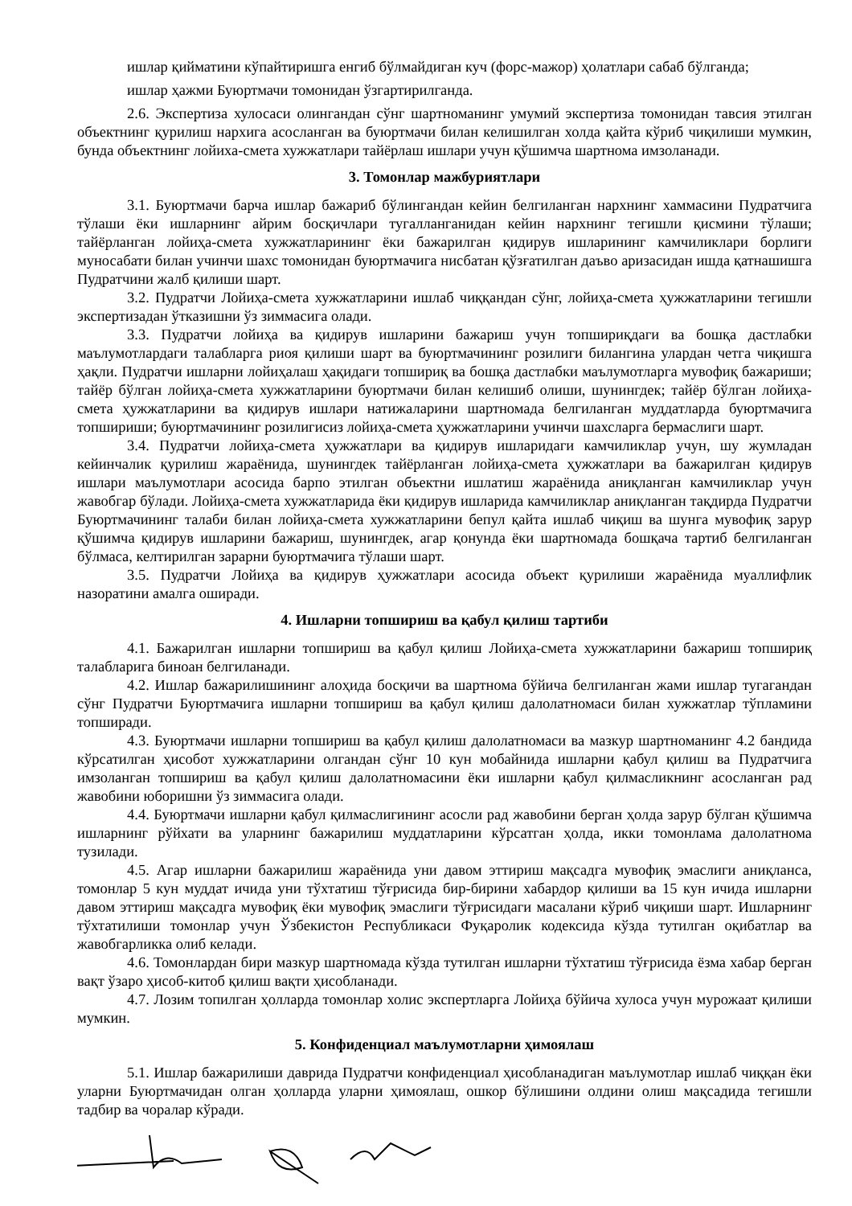ишлар қийматини кўпайтиришга енгиб бўлмайдиган куч (форс-мажор) ҳолатлари сабаб бўлганда;
ишлар ҳажми Буюртмачи томонидан ўзгартирилганда.
2.6. Экспертиза хулосаси олингандан сўнг шартноманинг умумий экспертиза томонидан тавсия этилган объектнинг қурилиш нархига асосланган ва буюртмачи билан келишилган холда қайта кўриб чиқилиши мумкин, бунда объектнинг лойиха-смета хужжатлари тайёрлаш ишлари учун қўшимча шартнома имзоланади.
3. Томонлар мажбуриятлари
3.1. Буюртмачи барча ишлар бажариб бўлингандан кейин белгиланган нархнинг хаммасини Пудратчига тўлаши ёки ишларнинг айрим босқичлари тугалланганидан кейин нархнинг тегишли қисмини тўлаши; тайёрланган лойиҳа-смета хужжатларининг ёки бажарилган қидирув ишларининг камчиликлари борлиги муносабати билан учинчи шахс томонидан буюртмачига нисбатан қўзғатилган даъво аризасидан ишда қатнашишга Пудратчини жалб қилиши шарт.
3.2. Пудратчи Лойиҳа-смета хужжатларини ишлаб чиққандан сўнг, лойиҳа-смета ҳужжатларини тегишли экспертизадан ўтказишни ўз зиммасига олади.
3.3. Пудратчи лойиҳа ва қидирув ишларини бажариш учун топшириқдаги ва бошқа дастлабки маълумотлардаги талабларга риоя қилиши шарт ва буюртмачининг розилиги билангина улардан четга чиқишга ҳақли. Пудратчи ишларни лойиҳалаш ҳақидаги топшириқ ва бошқа дастлабки маълумотларга мувофиқ бажариши; тайёр бўлган лойиҳа-смета хужжатларини буюртмачи билан келишиб олиши, шунингдек; тайёр бўлган лойиҳа-смета ҳужжатларини ва қидирув ишлари натижаларини шартномада белгиланган муддатларда буюртмачига топшириши; буюртмачининг розилигисиз лойиҳа-смета ҳужжатларини учинчи шахсларга бермаслиги шарт.
3.4. Пудратчи лойиҳа-смета ҳужжатлари ва қидирув ишларидаги камчиликлар учун, шу жумладан кейинчалик қурилиш жараёнида, шунингдек тайёрланган лойиҳа-смета ҳужжатлари ва бажарилган қидирув ишлари маълумотлари асосида барпо этилган объектни ишлатиш жараёнида аниқланган камчиликлар учун жавобгар бўлади. Лойиҳа-смета хужжатларида ёки қидирув ишларида камчиликлар аниқланган тақдирда Пудратчи Буюртмачининг талаби билан лойиҳа-смета хужжатларини бепул қайта ишлаб чиқиш ва шунга мувофиқ зарур қўшимча қидирув ишларини бажариш, шунингдек, агар қонунда ёки шартномада бошқача тартиб белгиланган бўлмаса, келтирилган зарарни буюртмачига тўлаши шарт.
3.5. Пудратчи Лойиҳа ва қидирув ҳужжатлари асосида объект қурилиши жараёнида муаллифлик назоратини амалга оширади.
4. Ишларни топшириш ва қабул қилиш тартиби
4.1. Бажарилган ишларни топшириш ва қабул қилиш Лойиҳа-смета хужжатларини бажариш топшириқ талабларига биноан белгиланади.
4.2. Ишлар бажарилишининг алоҳида босқичи ва шартнома бўйича белгиланган жами ишлар тугагандан сўнг Пудратчи Буюртмачига ишларни топшириш ва қабул қилиш далолатномаси билан хужжатлар тўпламини топширади.
4.3. Буюртмачи ишларни топшириш ва қабул қилиш далолатномаси ва мазкур шартноманинг 4.2 бандида кўрсатилган ҳисобот хужжатларини олгандан сўнг 10 кун мобайнида ишларни қабул қилиш ва Пудратчига имзоланган топшириш ва қабул қилиш далолатномасини ёки ишларни қабул қилмасликнинг асосланган рад жавобини юборишни ўз зиммасига олади.
4.4. Буюртмачи ишларни қабул қилмаслигининг асосли рад жавобини берган ҳолда зарур бўлган қўшимча ишларнинг рўйхати ва уларнинг бажарилиш муддатларини кўрсатган ҳолда, икки томонлама далолатнома тузилади.
4.5. Агар ишларни бажарилиш жараёнида уни давом эттириш мақсадга мувофиқ эмаслиги аниқланса, томонлар 5 кун муддат ичида уни тўхтатиш тўғрисида бир-бирини хабардор қилиши ва 15 кун ичида ишларни давом эттириш мақсадга мувофиқ ёки мувофиқ эмаслиги тўғрисидаги масалани кўриб чиқиши шарт. Ишларнинг тўхтатилиши томонлар учун Ўзбекистон Республикаси Фуқаролик кодексида кўзда тутилган оқибатлар ва жавобгарликка олиб келади.
4.6. Томонлардан бири мазкур шартномада кўзда тутилган ишларни тўхтатиш тўғрисида ёзма хабар берган вақт ўзаро ҳисоб-китоб қилиш вақти ҳисобланади.
4.7. Лозим топилган ҳолларда томонлар холис экспертларга Лойиҳа бўйича хулоса учун мурожаат қилиши мумкин.
5. Конфиденциал маълумотларни ҳимоялаш
5.1. Ишлар бажарилиши даврида Пудратчи конфиденциал ҳисобланадиган маълумотлар ишлаб чиққан ёки уларни Буюртмачидан олган ҳолларда уларни ҳимоялаш, ошкор бўлишини олдини олиш мақсадида тегишли тадбир ва чоралар кўради.